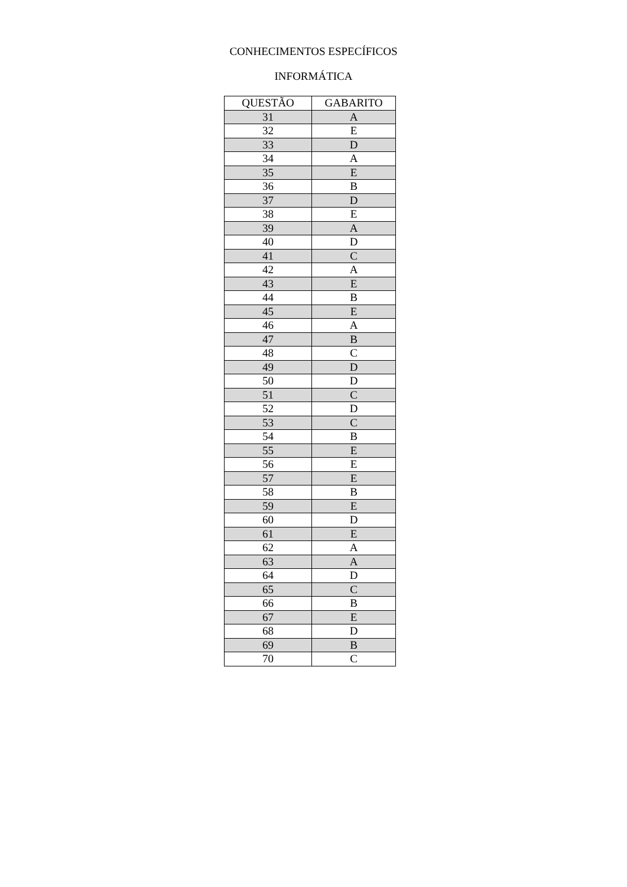CONHECIMENTOS ESPECÍFICOS
INFORMÁTICA
| QUESTÃO | GABARITO |
| --- | --- |
| 31 | A |
| 32 | E |
| 33 | D |
| 34 | A |
| 35 | E |
| 36 | B |
| 37 | D |
| 38 | E |
| 39 | A |
| 40 | D |
| 41 | C |
| 42 | A |
| 43 | E |
| 44 | B |
| 45 | E |
| 46 | A |
| 47 | B |
| 48 | C |
| 49 | D |
| 50 | D |
| 51 | C |
| 52 | D |
| 53 | C |
| 54 | B |
| 55 | E |
| 56 | E |
| 57 | E |
| 58 | B |
| 59 | E |
| 60 | D |
| 61 | E |
| 62 | A |
| 63 | A |
| 64 | D |
| 65 | C |
| 66 | B |
| 67 | E |
| 68 | D |
| 69 | B |
| 70 | C |